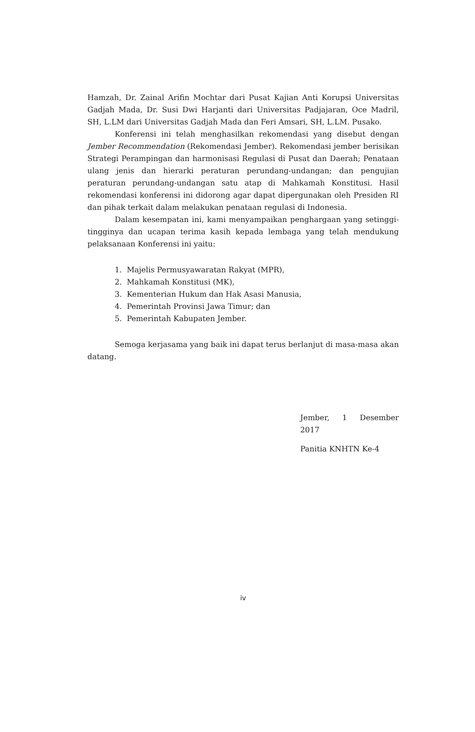Hamzah, Dr. Zainal Arifin Mochtar dari Pusat Kajian Anti Korupsi Universitas Gadjah Mada, Dr. Susi Dwi Harjanti dari Universitas Padjajaran, Oce Madril, SH, L.LM dari Universitas Gadjah Mada dan Feri Amsari, SH, L.LM. Pusako.
Konferensi ini telah menghasilkan rekomendasi yang disebut dengan Jember Recommendation (Rekomendasi Jember). Rekomendasi jember berisikan Strategi Perampingan dan harmonisasi Regulasi di Pusat dan Daerah; Penataan ulang jenis dan hierarki peraturan perundang-undangan; dan pengujian peraturan perundang-undangan satu atap di Mahkamah Konstitusi. Hasil rekomendasi konferensi ini didorong agar dapat dipergunakan oleh Presiden RI dan pihak terkait dalam melakukan penataan regulasi di Indonesia.
Dalam kesempatan ini, kami menyampaikan penghargaan yang setinggi-tingginya dan ucapan terima kasih kepada lembaga yang telah mendukung pelaksanaan Konferensi ini yaitu:
1. Majelis Permusyawaratan Rakyat (MPR),
2. Mahkamah Konstitusi (MK),
3. Kementerian Hukum dan Hak Asasi Manusia,
4. Pemerintah Provinsi Jawa Timur; dan
5. Pemerintah Kabupaten Jember.
Semoga kerjasama yang baik ini dapat terus berlanjut di masa-masa akan datang.
Jember, 1 Desember 2017
Panitia KNHTN Ke-4
iv